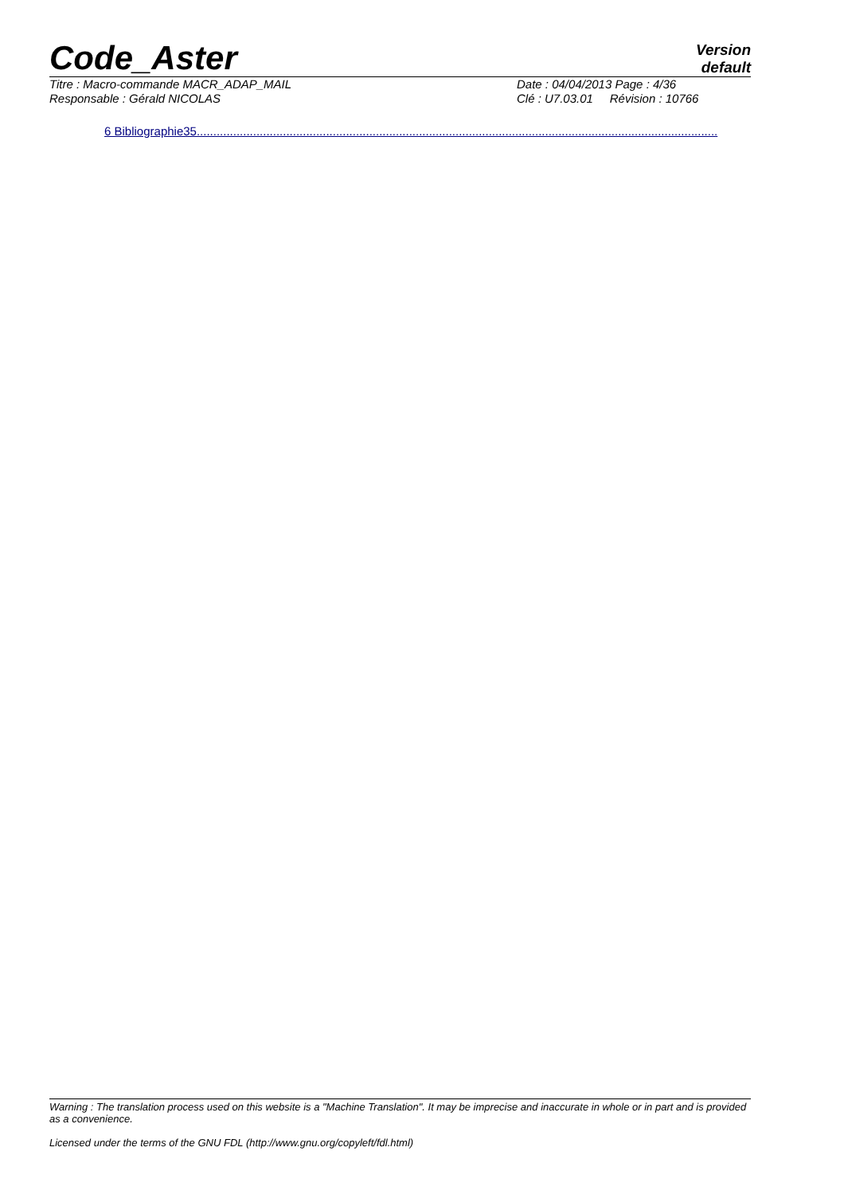Code_Aster
Version
default
Titre : Macro-commande MACR_ADAP_MAIL Date : 04/04/2013 Page : 4/36
Responsable : Gérald NICOLAS Clé : U7.03.01 Révision : 10766
6 Bibliographie35.............................................................................................................................................................
Warning : The translation process used on this website is a "Machine Translation". It may be imprecise and inaccurate in whole or in part and is provided as a convenience.
Licensed under the terms of the GNU FDL (http://www.gnu.org/copyleft/fdl.html)